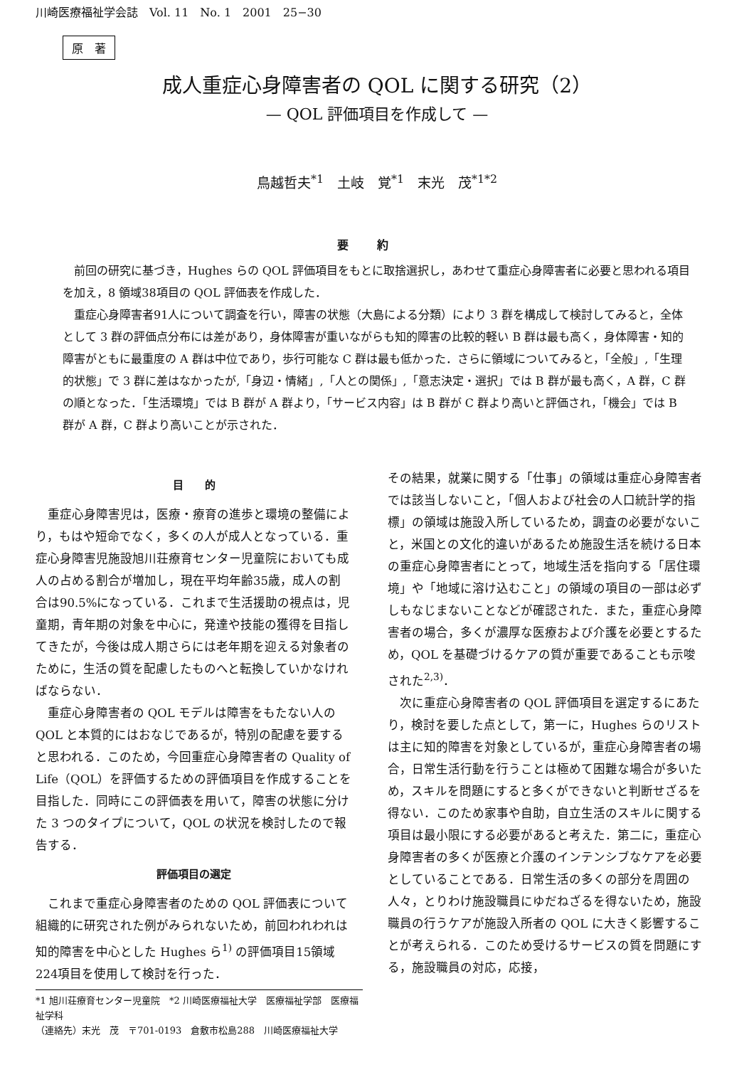川崎医療福祉学会誌　Vol. 11　No. 1　2001　25−30
原　著
成人重症心身障害者の QOL に関する研究（2）
— QOL 評価項目を作成して —
鳥越哲夫<sup>*1</sup>　土岐　覚<sup>*1</sup>　末光　茂<sup>*1*2</sup>
要約
前回の研究に基づき，Hughes らの QOL 評価項目をもとに取捨選択し，あわせて重症心身障害者に必要と思われる項目を加え，8 領域38項目の QOL 評価表を作成した．
重症心身障害者91人について調査を行い，障害の状態（大島による分類）により 3 群を構成して検討してみると，全体として 3 群の評価点分布には差があり，身体障害が重いながらも知的障害の比較的軽い B 群は最も高く，身体障害・知的障害がともに最重度の A 群は中位であり，歩行可能な C 群は最も低かった．さらに領域についてみると，「全般」,「生理的状態」で 3 群に差はなかったが,「身辺・情緒」,「人との関係」,「意志決定・選択」では B 群が最も高く，A 群，C 群の順となった．「生活環境」では B 群が A 群より，「サービス内容」は B 群が C 群より高いと評価され，「機会」では B 群が A 群，C 群より高いことが示された．
目　　的
重症心身障害児は，医療・療育の進歩と環境の整備により，もはや短命でなく，多くの人が成人となっている．重症心身障害児施設旭川荘療育センター児童院においても成人の占める割合が増加し，現在平均年齢35歳，成人の割合は90.5%になっている．これまで生活援助の視点は，児童期，青年期の対象を中心に，発達や技能の獲得を目指してきたが，今後は成人期さらには老年期を迎える対象者のために，生活の質を配慮したものへと転換していかなければならない．
重症心身障害者の QOL モデルは障害をもたない人の QOL と本質的にはおなじであるが，特別の配慮を要すると思われる．このため，今回重症心身障害者の Quality of Life（QOL）を評価するための評価項目を作成することを目指した．同時にこの評価表を用いて，障害の状態に分けた 3 つのタイプについて，QOL の状況を検討したので報告する．
評価項目の選定
これまで重症心身障害者のための QOL 評価表について組織的に研究された例がみられないため，前回われわれは知的障害を中心とした Hughes ら<sup>1)</sup> の評価項目15領域224項目を使用して検討を行った．
その結果，就業に関する「仕事」の領域は重症心身障害者では該当しないこと，「個人および社会の人口統計学的指標」の領域は施設入所しているため，調査の必要がないこと，米国との文化的違いがあるため施設生活を続ける日本の重症心身障害者にとって，地域生活を指向する「居住環境」や「地域に溶け込むこと」の領域の項目の一部は必ずしもなじまないことなどが確認された．また，重症心身障害者の場合，多くが濃厚な医療および介護を必要とするため，QOL を基礎づけるケアの質が重要であることも示唆された<sup>2,3)</sup>．
次に重症心身障害者の QOL 評価項目を選定するにあたり，検討を要した点として，第一に，Hughes らのリストは主に知的障害を対象としているが，重症心身障害者の場合，日常生活行動を行うことは極めて困難な場合が多いため，スキルを問題にすると多くができないと判断せざるを得ない．このため家事や自助，自立生活のスキルに関する項目は最小限にする必要があると考えた．第二に，重症心身障害者の多くが医療と介護のインテンシブなケアを必要としていることである．日常生活の多くの部分を周囲の人々，とりわけ施設職員にゆだねざるを得ないため，施設職員の行うケアが施設入所者の QOL に大きく影響することが考えられる．このため受けるサービスの質を問題にする，施設職員の対応，応接，
*1 旭川荘療育センター児童院　*2 川崎医療福祉大学　医療福祉学部　医療福祉学科
（連絡先）末光　茂　〒701-0193　倉敷市松島288　川崎医療福祉大学